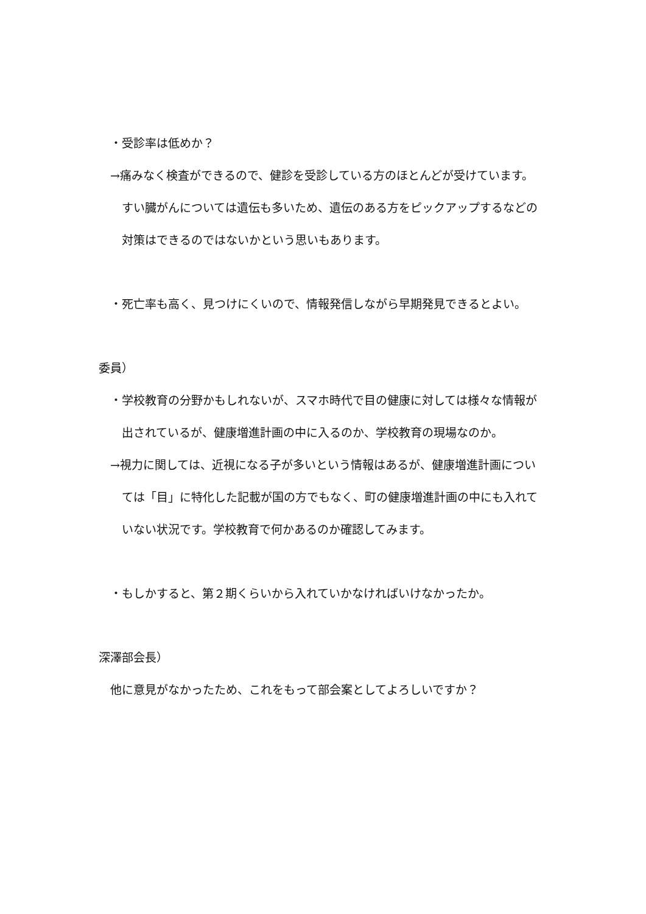・受診率は低めか？
　→痛みなく検査ができるので、健診を受診している方のほとんどが受けています。
　　すい臓がんについては遺伝も多いため、遺伝のある方をピックアップするなどの
　　対策はできるのではないかという思いもあります。
　・死亡率も高く、見つけにくいので、情報発信しながら早期発見できるとよい。
委員）
　・学校教育の分野かもしれないが、スマホ時代で目の健康に対しては様々な情報が
　　出されているが、健康増進計画の中に入るのか、学校教育の現場なのか。
　→視力に関しては、近視になる子が多いという情報はあるが、健康増進計画につい
　　ては「目」に特化した記載が国の方でもなく、町の健康増進計画の中にも入れて
　　いない状況です。学校教育で何かあるのか確認してみます。
　・もしかすると、第２期くらいから入れていかなければいけなかったか。
深澤部会長）
　他に意見がなかったため、これをもって部会案としてよろしいですか？